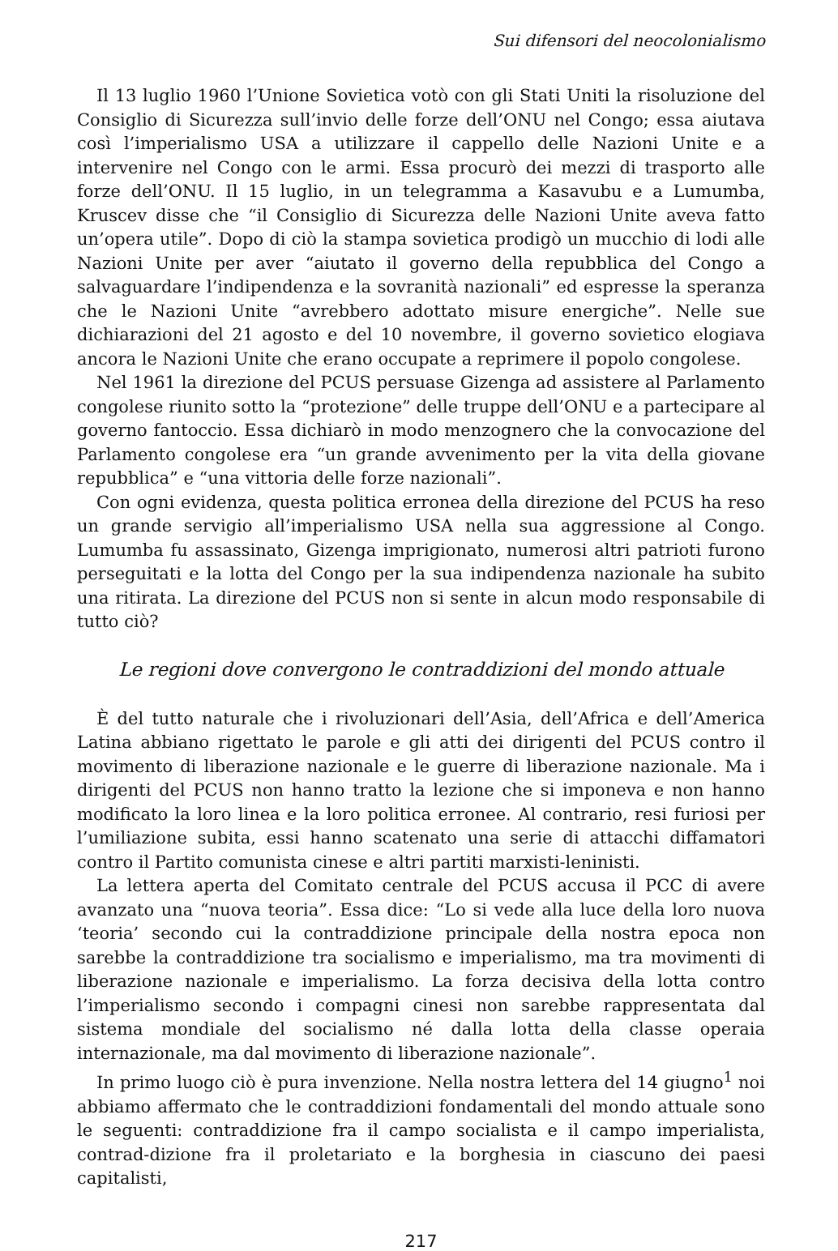Sui difensori del neocolonialismo
Il 13 luglio 1960 l’Unione Sovietica votò con gli Stati Uniti la risoluzione del Consiglio di Sicurezza sull’invio delle forze dell’ONU nel Congo; essa aiutava così l’imperialismo USA a utilizzare il cappello delle Nazioni Unite e a intervenire nel Congo con le armi. Essa procurò dei mezzi di trasporto alle forze dell’ONU. Il 15 luglio, in un telegramma a Kasavubu e a Lumumba, Kruscev disse che “il Consiglio di Sicurezza delle Nazioni Unite aveva fatto un’opera utile”. Dopo di ciò la stampa sovietica prodigò un mucchio di lodi alle Nazioni Unite per aver “aiutato il governo della repubblica del Congo a salvaguardare l’indipendenza e la sovranità nazionali” ed espresse la speranza che le Nazioni Unite “avrebbero adottato misure energiche”. Nelle sue dichiarazioni del 21 agosto e del 10 novembre, il governo sovietico elogiava ancora le Nazioni Unite che erano occupate a reprimere il popolo congolese.
Nel 1961 la direzione del PCUS persuase Gizenga ad assistere al Parlamento congolese riunito sotto la “protezione” delle truppe dell’ONU e a partecipare al governo fantoccio. Essa dichiarò in modo menzognero che la convocazione del Parlamento congolese era “un grande avvenimento per la vita della giovane repubblica” e “una vittoria delle forze nazionali”.
Con ogni evidenza, questa politica erronea della direzione del PCUS ha reso un grande servigio all’imperialismo USA nella sua aggressione al Congo. Lumumba fu assassinato, Gizenga imprigionato, numerosi altri patrioti furono perseguitati e la lotta del Congo per la sua indipendenza nazionale ha subito una ritirata. La direzione del PCUS non si sente in alcun modo responsabile di tutto ciò?
Le regioni dove convergono le contraddizioni del mondo attuale
È del tutto naturale che i rivoluzionari dell’Asia, dell’Africa e dell’America Latina abbiano rigettato le parole e gli atti dei dirigenti del PCUS contro il movimento di liberazione nazionale e le guerre di liberazione nazionale. Ma i dirigenti del PCUS non hanno tratto la lezione che si imponeva e non hanno modificato la loro linea e la loro politica erronee. Al contrario, resi furiosi per l’umiliazione subita, essi hanno scatenato una serie di attacchi diffamatori contro il Partito comunista cinese e altri partiti marxisti-leninisti.
La lettera aperta del Comitato centrale del PCUS accusa il PCC di avere avanzato una “nuova teoria”. Essa dice: “Lo si vede alla luce della loro nuova ‘teoria’ secondo cui la contraddizione principale della nostra epoca non sarebbe la contraddizione tra socialismo e imperialismo, ma tra movimenti di liberazione nazionale e imperialismo. La forza decisiva della lotta contro l’imperialismo secondo i compagni cinesi non sarebbe rappresentata dal sistema mondiale del socialismo né dalla lotta della classe operaia internazionale, ma dal movimento di liberazione nazionale”.
In primo luogo ciò è pura invenzione. Nella nostra lettera del 14 giugno<sup>1</sup> noi abbiamo affermato che le contraddizioni fondamentali del mondo attuale sono le seguenti: contraddizione fra il campo socialista e il campo imperialista, contrad-dizione fra il proletariato e la borghesia in ciascuno dei paesi capitalisti,
217